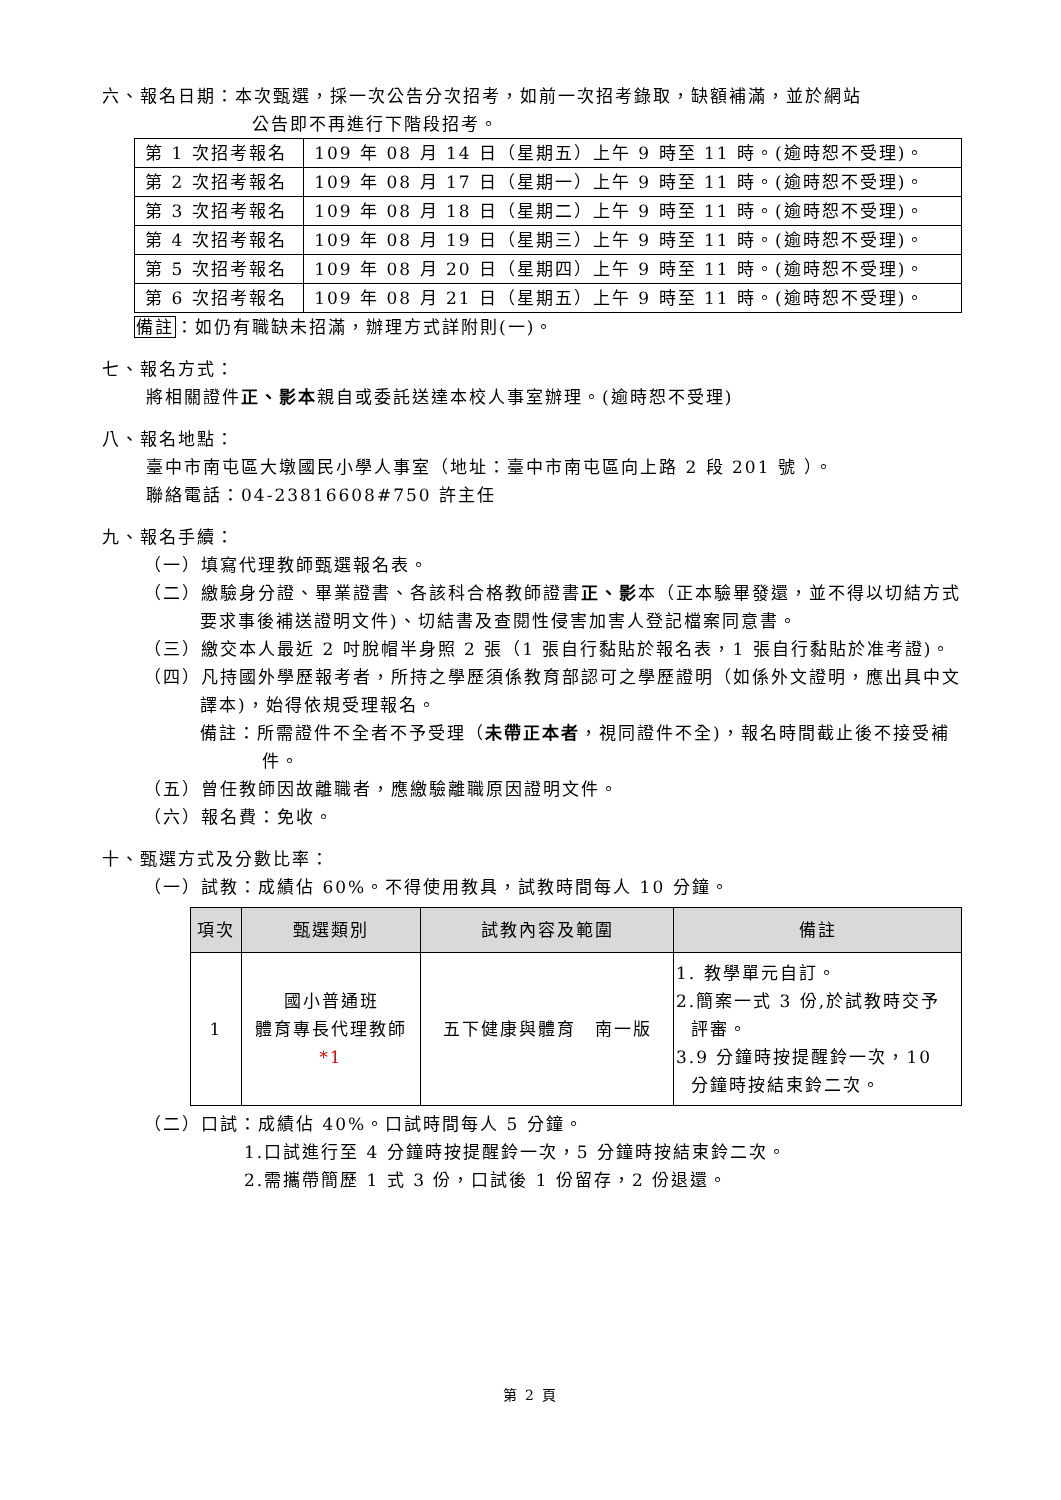六、報名日期：本次甄選，採一次公告分次招考，如前一次招考錄取，缺額補滿，並於網站
公告即不再進行下階段招考。
| 第 1 次招考報名 | 109 年 08 月 14 日（星期五）上午 9 時至 11 時。(逾時恕不受理)。 |
| 第 2 次招考報名 | 109 年 08 月 17 日（星期一）上午 9 時至 11 時。(逾時恕不受理)。 |
| 第 3 次招考報名 | 109 年 08 月 18 日（星期二）上午 9 時至 11 時。(逾時恕不受理)。 |
| 第 4 次招考報名 | 109 年 08 月 19 日（星期三）上午 9 時至 11 時。(逾時恕不受理)。 |
| 第 5 次招考報名 | 109 年 08 月 20 日（星期四）上午 9 時至 11 時。(逾時恕不受理)。 |
| 第 6 次招考報名 | 109 年 08 月 21 日（星期五）上午 9 時至 11 時。(逾時恕不受理)。 |
備註：如仍有職缺未招滿，辦理方式詳附則(一)。
七、報名方式：
將相關證件正、影本親自或委託送達本校人事室辦理。(逾時恕不受理)
八、報名地點：
臺中市南屯區大墩國民小學人事室（地址：臺中市南屯區向上路 2 段 201 號 ）。
聯絡電話：04-23816608#750 許主任
九、報名手續：
（一）填寫代理教師甄選報名表。
（二）繳驗身分證、畢業證書、各該科合格教師證書正、影本（正本驗畢發還，並不得以切結方式要求事後補送證明文件)、切結書及查閱性侵害加害人登記檔案同意書。
（三）繳交本人最近 2 吋脫帽半身照 2 張（1 張自行黏貼於報名表，1 張自行黏貼於准考證)。
（四）凡持國外學歷報考者，所持之學歷須係教育部認可之學歷證明（如係外文證明，應出具中文譯本)，始得依規受理報名。
備註：所需證件不全者不予受理（未帶正本者，視同證件不全)，報名時間截止後不接受補件。
（五）曾任教師因故離職者，應繳驗離職原因證明文件。
（六）報名費：免收。
十、甄選方式及分數比率：
（一）試教：成績佔 60%。不得使用教具，試教時間每人 10 分鐘。
| 項次 | 甄選類別 | 試教內容及範圍 | 備註 |
| --- | --- | --- | --- |
| 1 | 國小普通班 體育專長代理教師 *1 | 五下健康與體育 南一版 | 1. 教學單元自訂。 2.簡案一式 3 份,於試教時交予 評審。 3.9 分鐘時按提醒鈴一次，10 分鐘時按結束鈴二次。 |
（二）口試：成績佔 40%。口試時間每人 5 分鐘。
1.口試進行至 4 分鐘時按提醒鈴一次，5 分鐘時按結束鈴二次。
2.需攜帶簡歷 1 式 3 份，口試後 1 份留存，2 份退還。
第 2 頁